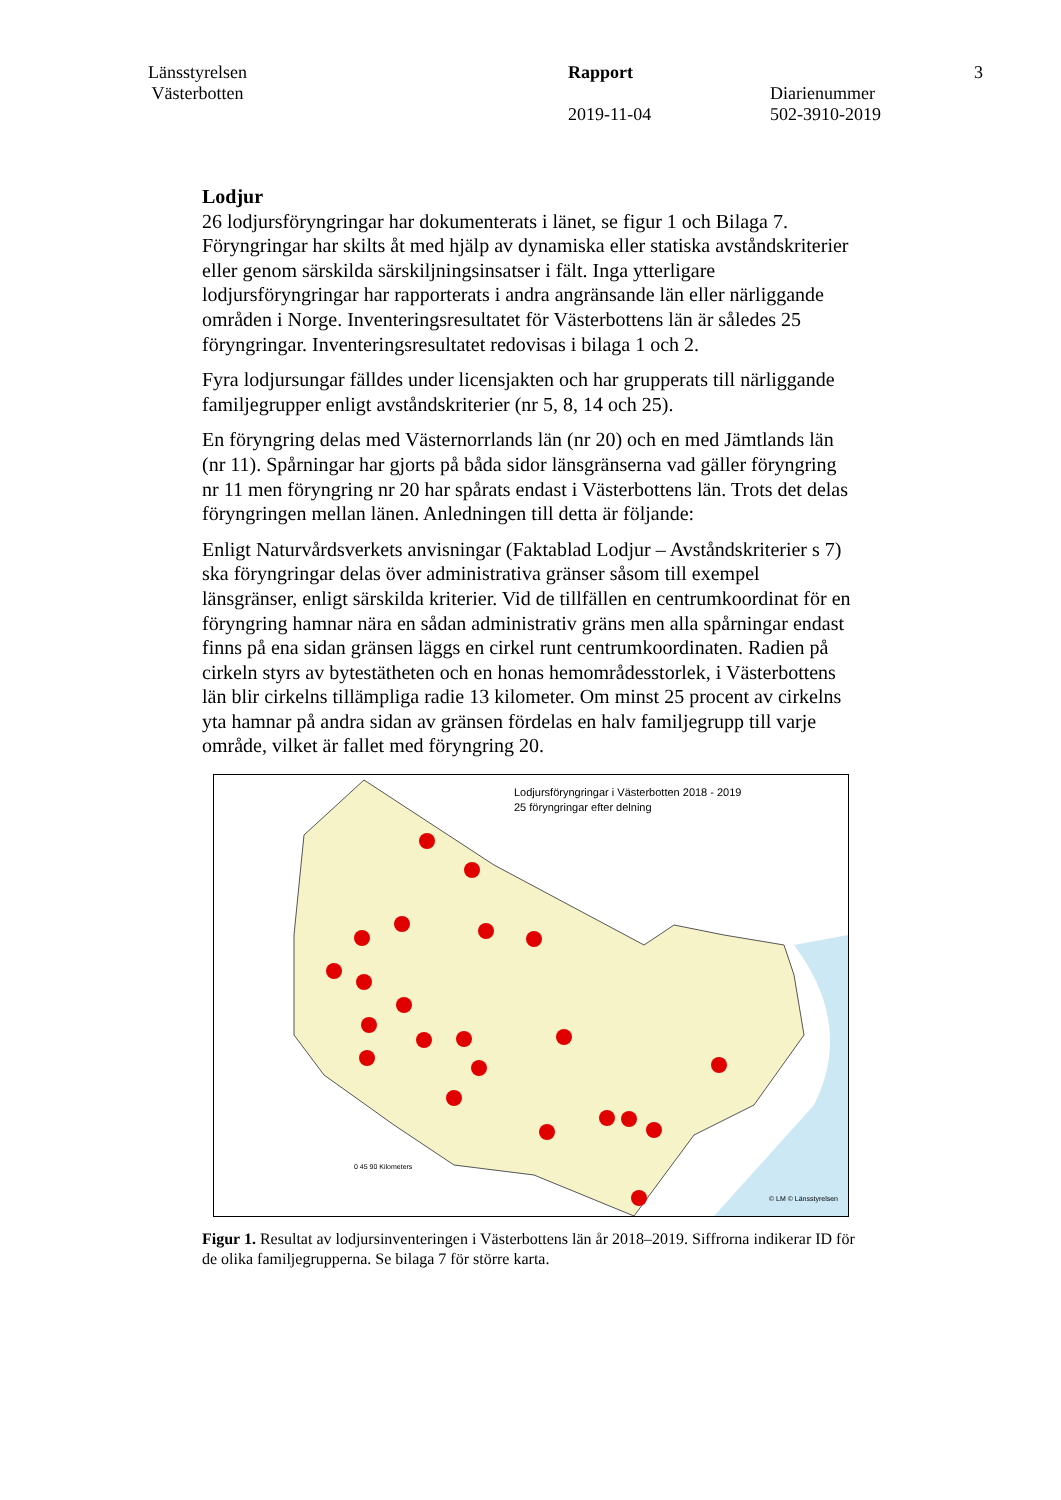Länsstyrelsen
Västerbotten
Rapport
2019-11-04
Diarienummer
502-3910-2019
3
Lodjur
26 lodjursföryngringar har dokumenterats i länet, se figur 1 och Bilaga 7. Föryngringar har skilts åt med hjälp av dynamiska eller statiska avståndskriterier eller genom särskilda särskiljningsinsatser i fält. Inga ytterligare lodjursföryngringar har rapporterats i andra angränsande län eller närliggande områden i Norge. Inventeringsresultatet för Västerbottens län är således 25 föryngringar. Inventeringsresultatet redovisas i bilaga 1 och 2.
Fyra lodjursungar fälldes under licensjakten och har grupperats till närliggande familjegrupper enligt avståndskriterier (nr 5, 8, 14 och 25).
En föryngring delas med Västernorrlands län (nr 20) och en med Jämtlands län (nr 11). Spårningar har gjorts på båda sidor länsgränserna vad gäller föryngring nr 11 men föryngring nr 20 har spårats endast i Västerbottens län. Trots det delas föryngringen mellan länen. Anledningen till detta är följande:
Enligt Naturvårdsverkets anvisningar (Faktablad Lodjur – Avståndskriterier s 7) ska föryngringar delas över administrativa gränser såsom till exempel länsgränser, enligt särskilda kriterier. Vid de tillfällen en centrumkoordinat för en föryngring hamnar nära en sådan administrativ gräns men alla spårningar endast finns på ena sidan gränsen läggs en cirkel runt centrumkoordinaten. Radien på cirkeln styrs av bytestätheten och en honas hemområdesstorlek, i Västerbottens län blir cirkelns tillämpliga radie 13 kilometer. Om minst 25 procent av cirkelns yta hamnar på andra sidan av gränsen fördelas en halv familjegrupp till varje område, vilket är fallet med föryngring 20.
Lodjursföryngringar i Västerbotten 2018 - 2019
25 föryngringar efter delning
0 45 90 Kilometers
© LM © Länsstyrelsen
Figur 1. Resultat av lodjursinventeringen i Västerbottens län år 2018–2019. Siffrorna indikerar ID för de olika familjegrupperna. Se bilaga 7 för större karta.